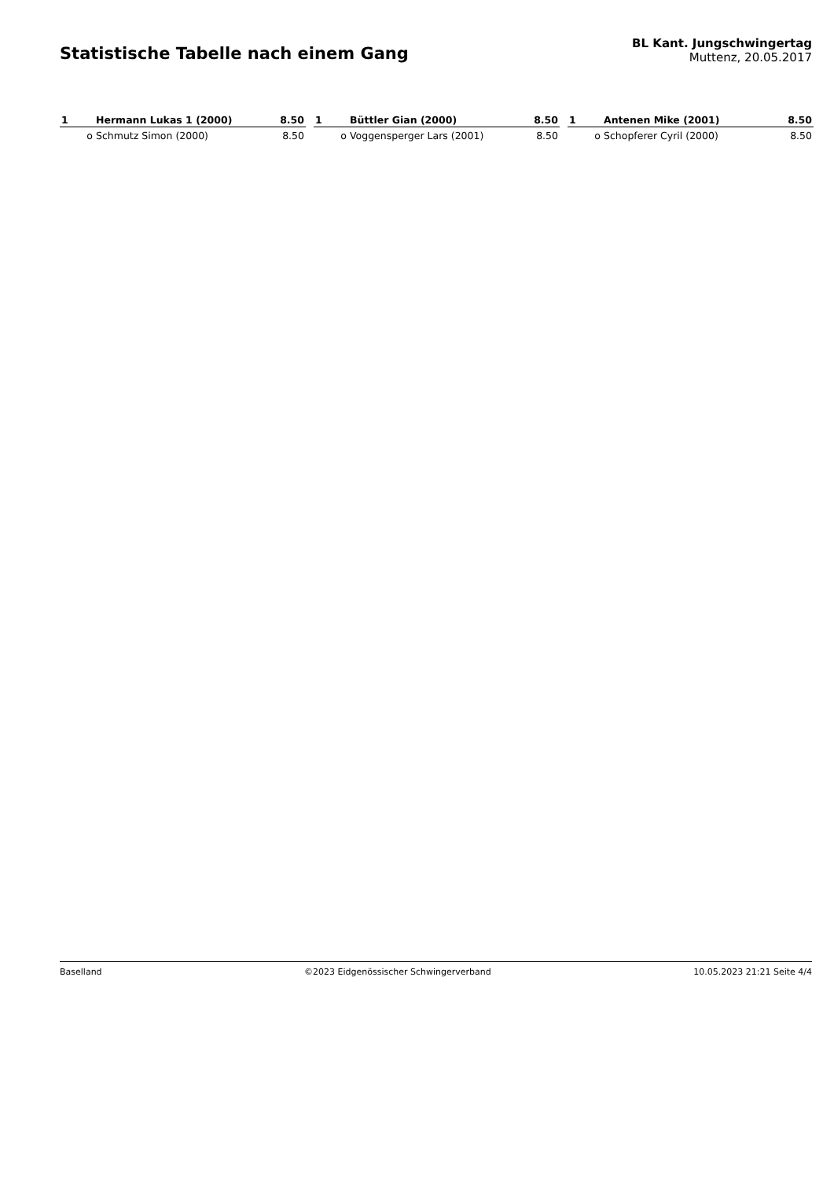Statistische Tabelle nach einem Gang
BL Kant. Jungschwingertag
Muttenz, 20.05.2017
| 1 | Hermann Lukas 1 (2000) | 8.50 |
| --- | --- | --- |
| o | Schmutz Simon (2000) | 8.50 |
| 1 | Büttler Gian (2000) | 8.50 |
| --- | --- | --- |
| o | Voggensperger Lars (2001) | 8.50 |
| 1 | Antenen Mike (2001) | 8.50 |
| --- | --- | --- |
| o | Schopferer Cyril (2000) | 8.50 |
Baselland ©2023 Eidgenössischer Schwingerverband 10.05.2023 21:21 Seite 4/4